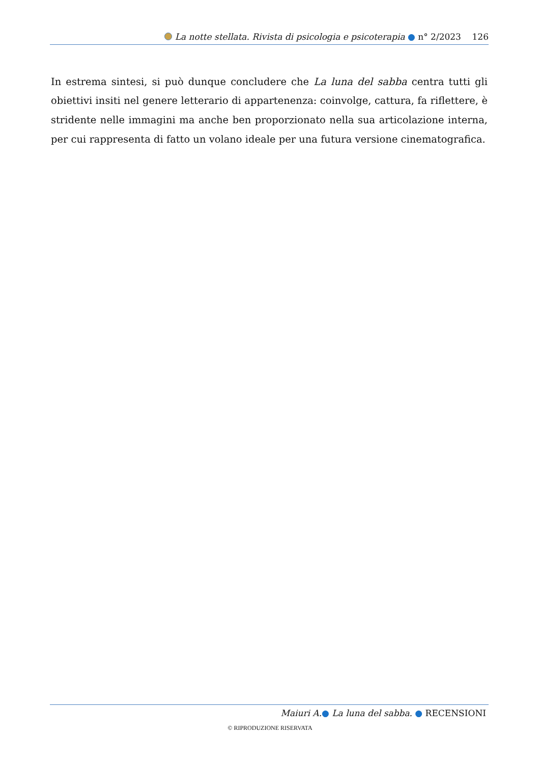La notte stellata. Rivista di psicologia e psicoterapia ● n° 2/2023 126
In estrema sintesi, si può dunque concludere che La luna del sabba centra tutti gli obiettivi insiti nel genere letterario di appartenenza: coinvolge, cattura, fa riflettere, è stridente nelle immagini ma anche ben proporzionato nella sua articolazione interna, per cui rappresenta di fatto un volano ideale per una futura versione cinematografica.
Maiuri A.● La luna del sabba. ● RECENSIONI
© RIPRODUZIONE RISERVATA